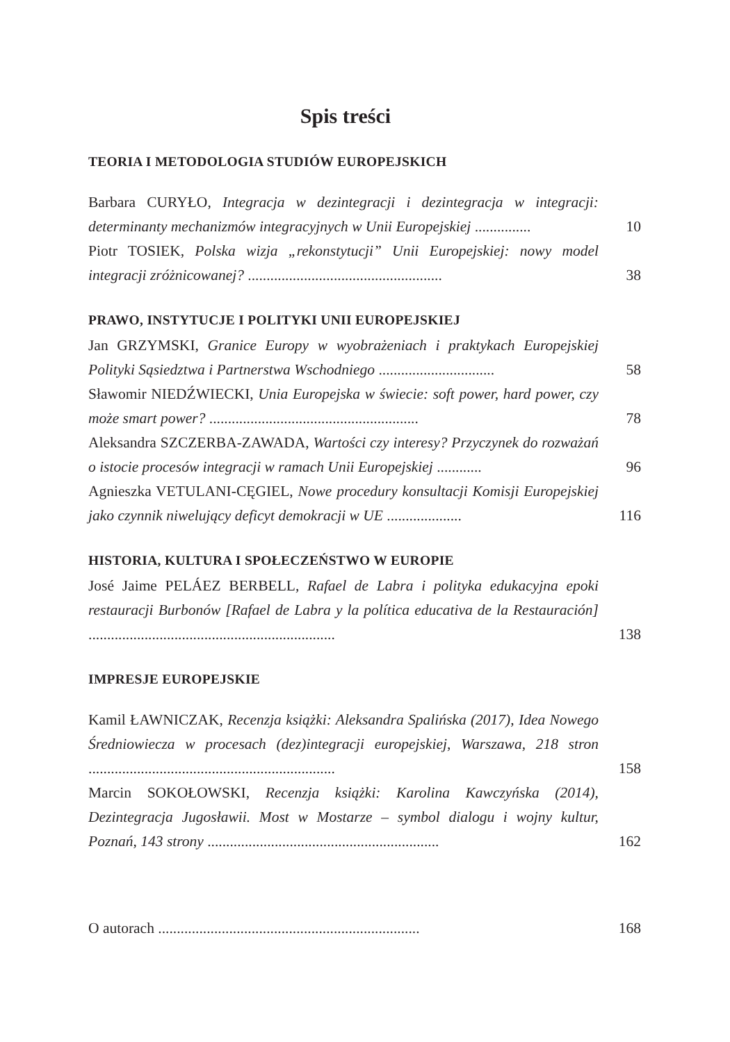Spis treści
TEORIA I METODOLOGIA STUDIÓW EUROPEJSKICH
Barbara CURYŁO, Integracja w dezintegracji i dezintegracja w integracji: determinanty mechanizmów integracyjnych w Unii Europejskiej ...............
10
Piotr TOSIEK, Polska wizja „rekonstytucji” Unii Europejskiej: nowy model integracji zróżnicowanej? ....................................................
38
PRAWO, INSTYTUCJE I POLITYKI UNII EUROPEJSKIEJ
Jan GRZYMSKI, Granice Europy w wyobrażeniach i praktykach Europejskiej Polityki Sąsiedztwa i Partnerstwa Wschodniego ...............................
58
Sławomir NIEDŹWIECKI, Unia Europejska w świecie: soft power, hard power, czy może smart power? ........................................................
78
Aleksandra SZCZERBA-ZAWADA, Wartości czy interesy? Przyczynek do rozważań o istocie procesów integracji w ramach Unii Europejskiej ............
96
Agnieszka VETULANI-CĘGIEL, Nowe procedury konsultacji Komisji Europejskiej jako czynnik niwelujący deficyt demokracji w UE ....................
116
HISTORIA, KULTURA I SPOŁECZEŃSTWO W EUROPIE
José Jaime PELÁEZ BERBELL, Rafael de Labra i polityka edukacyjna epoki restauracji Burbonów [Rafael de Labra y la política educativa de la Restauración] ..................................................................
138
IMPRESJE EUROPEJSKIE
Kamil ŁAWNICZAK, Recenzja książki: Aleksandra Spalińska (2017), Idea Nowego Średniowiecza w procesach (dez)integracji europejskiej, Warszawa, 218 stron ..................................................................
158
Marcin SOKOŁOWSKI, Recenzja książki: Karolina Kawczyńska (2014), Dezintegracja Jugosławii. Most w Mostarze – symbol dialogu i wojny kultur, Poznań, 143 strony ..............................................................
162
O autorach ......................................................................
168